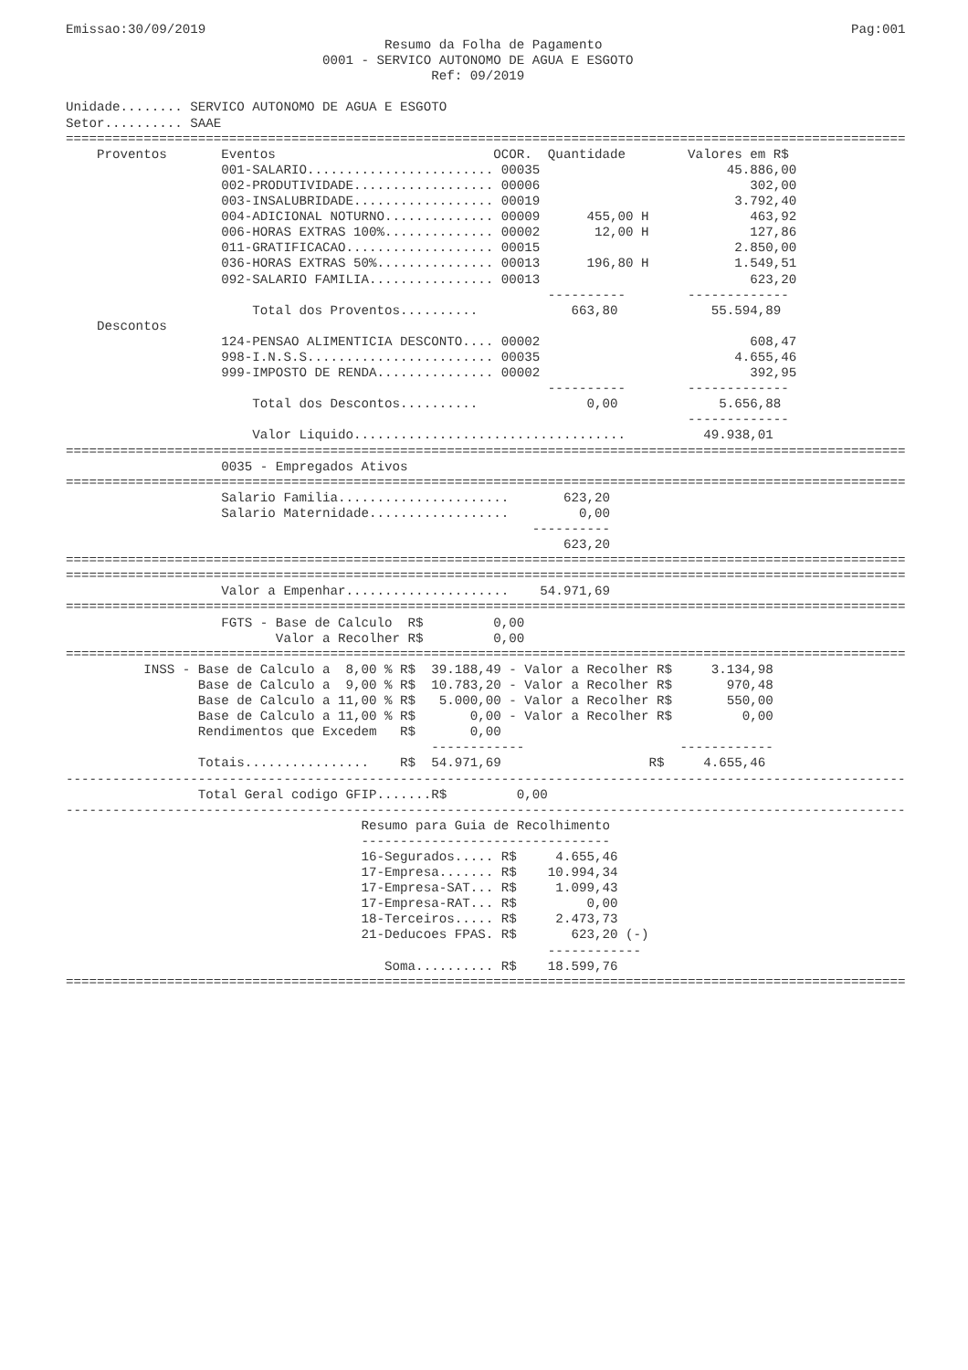Emissao:30/09/2019                                                                                   Pag:001
                                         Resumo da Folha de Pagamento
                                 0001 - SERVICO AUTONOMO DE AGUA E ESGOTO
                                               Ref: 09/2019

Unidade........ SERVICO AUTONOMO DE AGUA E ESGOTO
Setor.......... SAAE
============================================================================================================
    Proventos       Eventos                            OCOR.  Quantidade        Valores em R$
                    001-SALARIO........................ 00035                        45.886,00
                    002-PRODUTIVIDADE.................. 00006                           302,00
                    003-INSALUBRIDADE.................. 00019                         3.792,40
                    004-ADICIONAL NOTURNO.............. 00009      455,00 H             463,92
                    006-HORAS EXTRAS 100%.............. 00002       12,00 H             127,86
                    011-GRATIFICACAO................... 00015                         2.850,00
                    036-HORAS EXTRAS 50%............... 00013      196,80 H           1.549,51
                    092-SALARIO FAMILIA................ 00013                           623,20
                                                              ----------        -------------
                        Total dos Proventos..........            663,80            55.594,89
    Descontos
                    124-PENSAO ALIMENTICIA DESCONTO.... 00002                           608,47
                    998-I.N.S.S........................ 00035                         4.655,46
                    999-IMPOSTO DE RENDA............... 00002                           392,95
                                                              ----------        -------------
                        Total dos Descontos..........              0,00             5.656,88
                                                                                -------------
                        Valor Liquido...................................          49.938,01
============================================================================================================
                    0035 - Empregados Ativos
============================================================================================================
                    Salario Familia......................       623,20
                    Salario Maternidade..................         0,00
                                                            ----------
                                                                623,20
============================================================================================================
============================================================================================================
                    Valor a Empenhar.....................    54.971,69
============================================================================================================
                    FGTS - Base de Calculo  R$         0,00
                           Valor a Recolher R$         0,00
============================================================================================================
          INSS - Base de Calculo a  8,00 % R$  39.188,49 - Valor a Recolher R$     3.134,98
                 Base de Calculo a  9,00 % R$  10.783,20 - Valor a Recolher R$       970,48
                 Base de Calculo a 11,00 % R$   5.000,00 - Valor a Recolher R$       550,00
                 Base de Calculo a 11,00 % R$       0,00 - Valor a Recolher R$         0,00
                 Rendimentos que Excedem   R$       0,00
                                               ------------                    ------------
                 Totais................    R$  54.971,69                   R$     4.655,46
------------------------------------------------------------------------------------------------------------
                 Total Geral codigo GFIP.......R$         0,00
------------------------------------------------------------------------------------------------------------
                                      Resumo para Guia de Recolhimento
                                      --------------------------------
                                      16-Segurados..... R$     4.655,46
                                      17-Empresa....... R$    10.994,34
                                      17-Empresa-SAT... R$     1.099,43
                                      17-Empresa-RAT... R$         0,00
                                      18-Terceiros..... R$     2.473,73
                                      21-Deducoes FPAS. R$       623,20 (-)
                                                              ------------
                                         Soma.......... R$    18.599,76
============================================================================================================